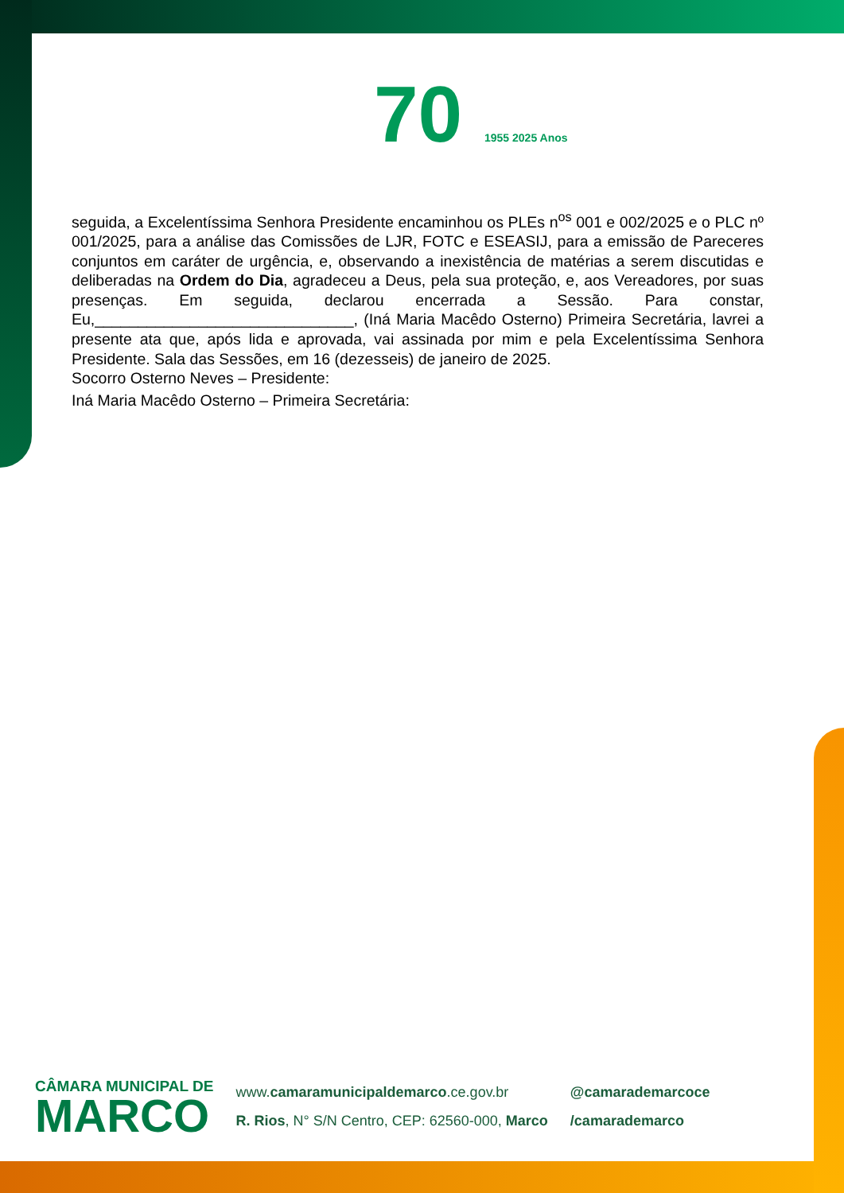70 1955 2025 Anos
seguida, a Excelentíssima Senhora Presidente encaminhou os PLEs n<sup>os</sup> 001 e 002/2025 e o PLC nº 001/2025, para a análise das Comissões de LJR, FOTC e ESEASIJ, para a emissão de Pareceres conjuntos em caráter de urgência, e, observando a inexistência de matérias a serem discutidas e deliberadas na Ordem do Dia, agradeceu a Deus, pela sua proteção, e, aos Vereadores, por suas presenças. Em seguida, declarou encerrada a Sessão. Para constar, Eu,______________________________, (Iná Maria Macêdo Osterno) Primeira Secretária, lavrei a presente ata que, após lida e aprovada, vai assinada por mim e pela Excelentíssima Senhora Presidente. Sala das Sessões, em 16 (dezesseis) de janeiro de 2025.
Socorro Osterno Neves – Presidente:
Iná Maria Macêdo Osterno – Primeira Secretária:
CÂMARA MUNICIPAL DE
MARCO
www.camaramunicipaldemarco.ce.gov.br
R. Rios, N° S/N Centro, CEP: 62560-000, Marco
@camarademarcoce
/camarademarco